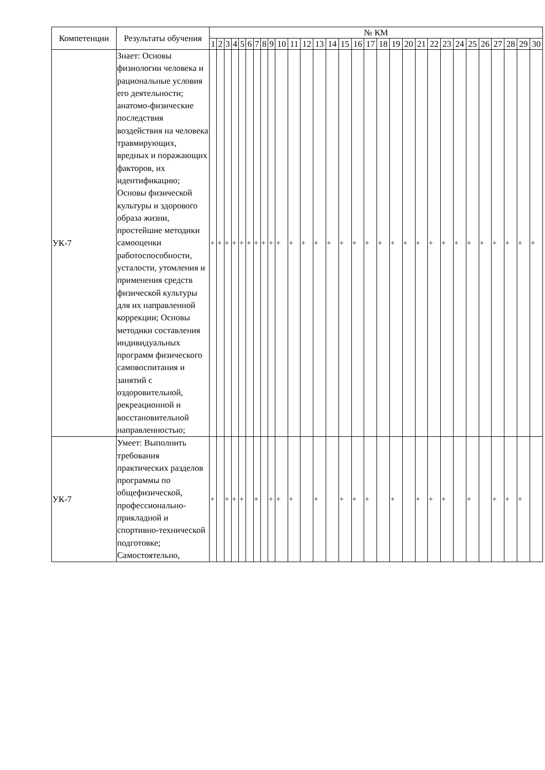| Компетенции | Результаты обучения | № КМ | | | | | | | | | | | | | | | | | | | | | | | | | | | | | |
| --- | --- | --- | --- | --- | --- | --- | --- | --- | --- | --- | --- | --- | --- | --- | --- | --- | --- | --- | --- | --- | --- | --- | --- | --- | --- | --- | --- | --- | --- | --- | --- |
| | | 1 | 2 | 3 | 4 | 5 | 6 | 7 | 8 | 9 | 10 | 11 | 12 | 13 | 14 | 15 | 16 | 17 | 18 | 19 | 20 | 21 | 22 | 23 | 24 | 25 | 26 | 27 | 28 | 29 | 30 |
| УК-7 | Знает: Основы физиологии человека и рациональные условия его деятельности; анатомо-физические последствия воздействия на человека травмирующих, вредных и поражающих факторов, их идентификацию; Основы физической культуры и здорового образа жизни, простейшие методики самооценки работоспособности, усталости, утомления и применения средств физической культуры для их направленной коррекции; Основы методики составления индивидуальных программ физического самовоспитания и занятий с оздоровительной, рекреационной и восстановительной направленностью; | + | + | + | + | + | + | + | + | + | + | + | + | + | + | + | + | + | + | + | + | + | + | + | + | + | + | + | + | + | + |
| УК-7 | Умеет: Выполнить требования практических разделов программы по общефизической, профессионально-прикладной и спортивно-технической подготовке; Самостоятельно, | + | | + | + | + | | + | | + | + | + | | + | | + | + | + | | + | | + | + | + | | + | | + | + | + | |